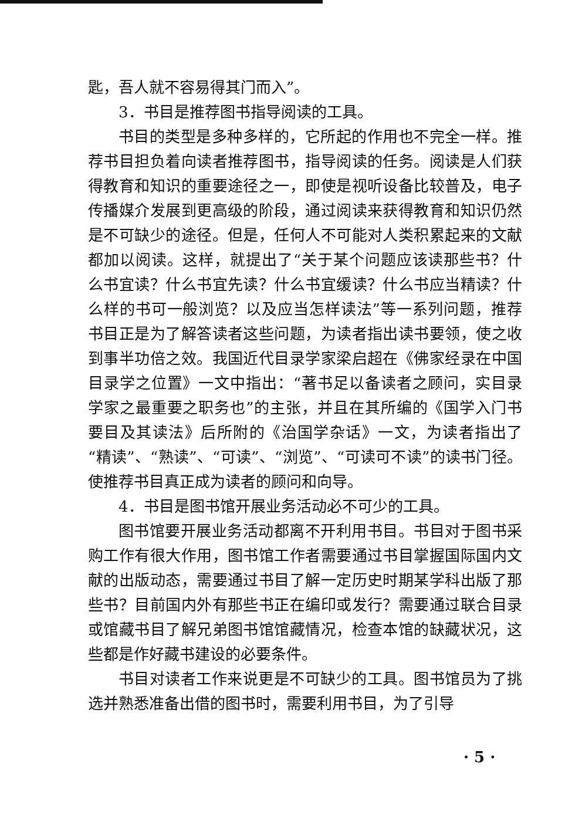匙，吾人就不容易得其门而入”。
3．书目是推荐图书指导阅读的工具。
书目的类型是多种多样的，它所起的作用也不完全一样。推荐书目担负着向读者推荐图书，指导阅读的任务。阅读是人们获得教育和知识的重要途径之一，即使是视听设备比较普及，电子传播媒介发展到更高级的阶段，通过阅读来获得教育和知识仍然是不可缺少的途径。但是，任何人不可能对人类积累起来的文献都加以阅读。这样，就提出了“关于某个问题应该读那些书？什么书宜读？什么书宜先读？什么书宜缓读？什么书应当精读？什么样的书可一般浏览？以及应当怎样读法”等一系列问题，推荐书目正是为了解答读者这些问题，为读者指出读书要领，使之收到事半功倍之效。我国近代目录学家梁启超在《佛家经录在中国目录学之位置》一文中指出：“著书足以备读者之顾问，实目录学家之最重要之职务也”的主张，并且在其所编的《国学入门书要目及其读法》后所附的《治国学杂话》一文，为读者指出了“精读”、“熟读”、“可读”、“浏览”、“可读可不读”的读书门径。使推荐书目真正成为读者的顾问和向导。
4．书目是图书馆开展业务活动必不可少的工具。
图书馆要开展业务活动都离不开利用书目。书目对于图书采购工作有很大作用，图书馆工作者需要通过书目掌握国际国内文献的出版动态，需要通过书目了解一定历史时期某学科出版了那些书？目前国内外有那些书正在编印或发行？需要通过联合目录或馆藏书目了解兄弟图书馆馆藏情况，检查本馆的缺藏状况，这些都是作好藏书建设的必要条件。
书目对读者工作来说更是不可缺少的工具。图书馆员为了挑选并熟悉准备出借的图书时，需要利用书目，为了引导
· 5 ·